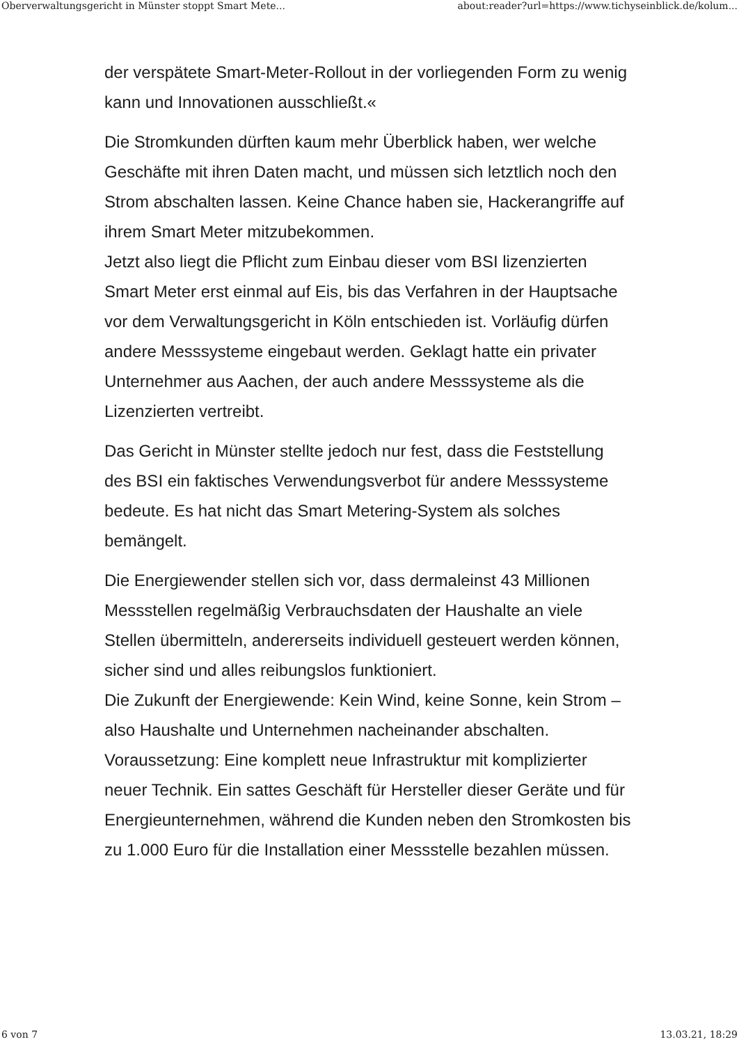Oberverwaltungsgericht in Münster stoppt Smart Mete... about:reader?url=https://www.tichyseinblick.de/kolum...
der verspätete Smart-Meter-Rollout in der vorliegenden Form zu wenig kann und Innovationen ausschließt.«
Die Stromkunden dürften kaum mehr Überblick haben, wer welche Geschäfte mit ihren Daten macht, und müssen sich letztlich noch den Strom abschalten lassen. Keine Chance haben sie, Hackerangriffe auf ihrem Smart Meter mitzubekommen.
Jetzt also liegt die Pflicht zum Einbau dieser vom BSI lizenzierten Smart Meter erst einmal auf Eis, bis das Verfahren in der Hauptsache vor dem Verwaltungsgericht in Köln entschieden ist. Vorläufig dürfen andere Messsysteme eingebaut werden. Geklagt hatte ein privater Unternehmer aus Aachen, der auch andere Messsysteme als die Lizenzierten vertreibt.
Das Gericht in Münster stellte jedoch nur fest, dass die Feststellung des BSI ein faktisches Verwendungsverbot für andere Messsysteme bedeute. Es hat nicht das Smart Metering-System als solches bemängelt.
Die Energiewender stellen sich vor, dass dermaleinst 43 Millionen Messstellen regelmäßig Verbrauchsdaten der Haushalte an viele Stellen übermitteln, andererseits individuell gesteuert werden können, sicher sind und alles reibungslos funktioniert.
Die Zukunft der Energiewende: Kein Wind, keine Sonne, kein Strom – also Haushalte und Unternehmen nacheinander abschalten. Voraussetzung: Eine komplett neue Infrastruktur mit komplizierter neuer Technik. Ein sattes Geschäft für Hersteller dieser Geräte und für Energieunternehmen, während die Kunden neben den Stromkosten bis zu 1.000 Euro für die Installation einer Messstelle bezahlen müssen.
6 von 7 13.03.21, 18:29